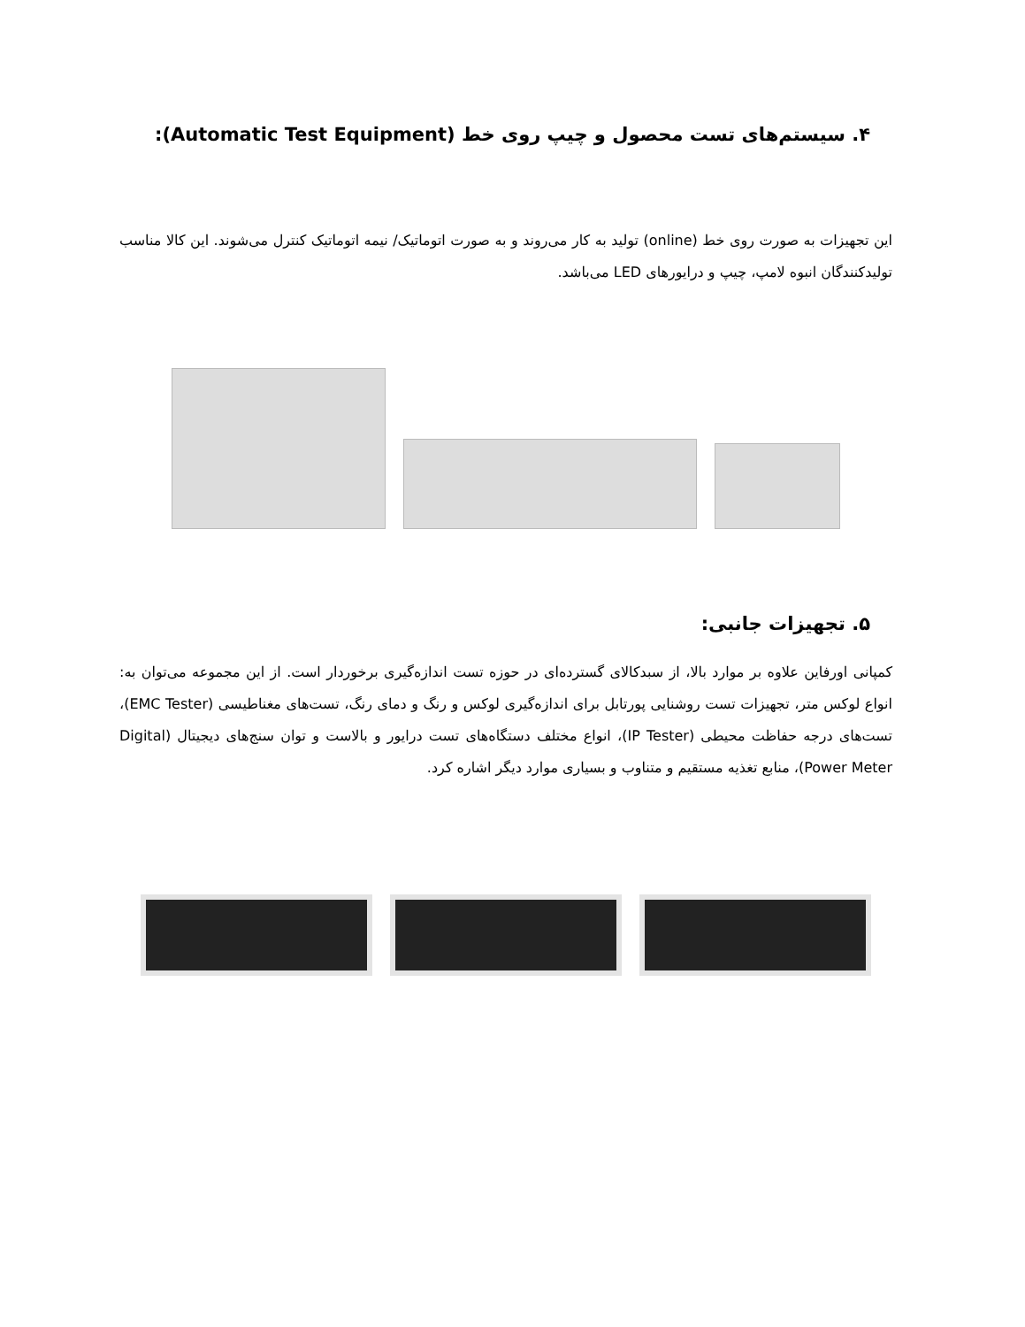۴. سیستم‌های تست محصول و چیپ روی خط (Automatic Test Equipment):
این تجهیزات به صورت روی خط (online) تولید به کار می‌روند و به صورت اتوماتیک/ نیمه اتوماتیک کنترل می‌شوند. این کالا مناسب تولیدکنندگان انبوه لامپ، چیپ و درایورهای LED می‌باشد.
۵. تجهیزات جانبی:
کمپانی اورفاین علاوه بر موارد بالا، از سبدکالای گسترده‌ای در حوزه تست اندازه‌گیری برخوردار است. از این مجموعه می‌توان به: انواع لوکس متر، تجهیزات تست روشنایی پورتابل برای اندازه‌گیری لوکس و رنگ و دمای رنگ، تست‌های مغناطیسی (EMC Tester)، تست‌های درجه حفاظت محیطی (IP Tester)، انواع مختلف دستگاه‌های تست درایور و بالاست و توان سنج‌های دیجیتال (Digital Power Meter)، منابع تغذیه مستقیم و متناوب و بسیاری موارد دیگر اشاره کرد.